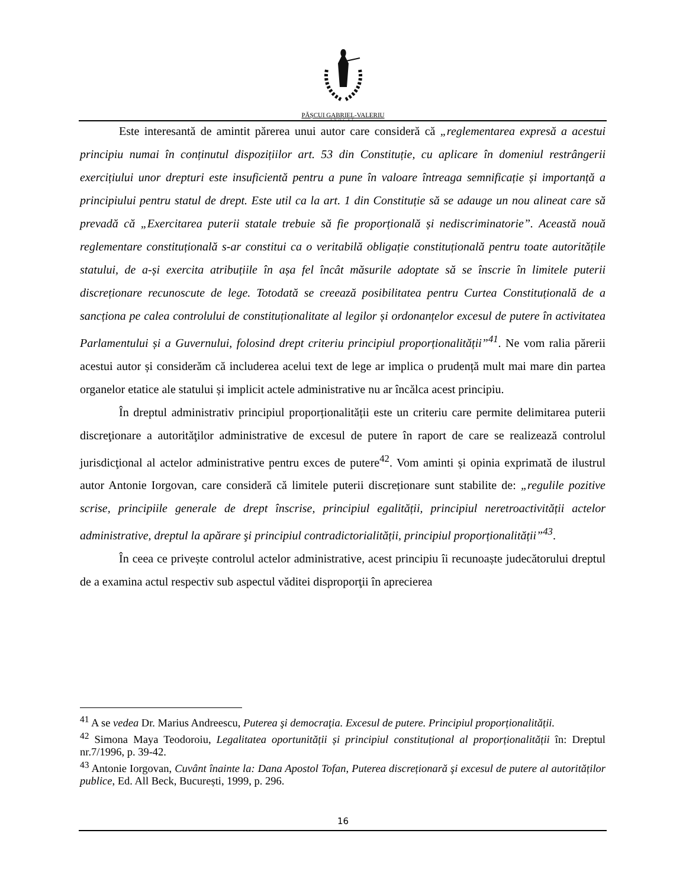PĂȘCUI GABRIEL-VALERIU
AVOCAT
Este interesantă de amintit părerea unui autor care consideră că „reglementarea expresă a acestui principiu numai în conținutul dispozițiilor art. 53 din Constituție, cu aplicare în domeniul restrângerii exercițiului unor drepturi este insuficientă pentru a pune în valoare întreaga semnificație și importanță a principiului pentru statul de drept. Este util ca la art. 1 din Constituție să se adauge un nou alineat care să prevadă că „Exercitarea puterii statale trebuie să fie proporțională și nediscriminatorie”. Această nouă reglementare constituțională s-ar constitui ca o veritabilă obligație constituțională pentru toate autoritățile statului, de a-și exercita atribuțiile în așa fel încât măsurile adoptate să se înscrie în limitele puterii discreționare recunoscute de lege. Totodată se creează posibilitatea pentru Curtea Constituțională de a sancționa pe calea controlului de constituționalitate al legilor și ordonanțelor excesul de putere în activitatea Parlamentului și a Guvernului, folosind drept criteriu principiul proporționalității”<sup>41</sup>. Ne vom ralia părerii acestui autor și considerăm că includerea acelui text de lege ar implica o prudență mult mai mare din partea organelor etatice ale statului și implicit actele administrative nu ar încălca acest principiu.
În dreptul administrativ principiul proporționalității este un criteriu care permite delimitarea puterii discreţionare a autorităţilor administrative de excesul de putere în raport de care se realizează controlul jurisdicţional al actelor administrative pentru exces de putere<sup>42</sup>. Vom aminti și opinia exprimată de ilustrul autor Antonie Iorgovan, care consideră că limitele puterii discreționare sunt stabilite de: „regulile pozitive scrise, principiile generale de drept înscrise, principiul egalității, principiul neretroactivității actelor administrative, dreptul la apărare şi principiul contradictorialității, principiul proporționalității”<sup>43</sup>.
În ceea ce privește controlul actelor administrative, acest principiu îi recunoaște judecătorului dreptul de a examina actul respectiv sub aspectul văditei disproporţii în aprecierea
<sup>41</sup> A se vedea Dr. Marius Andreescu, Puterea şi democraţia. Excesul de putere. Principiul proporționalității.
<sup>42</sup> Simona Maya Teodoroiu, Legalitatea oportunității și principiul constituțional al proporționalității în: Dreptul nr.7/1996, p. 39-42.
<sup>43</sup> Antonie Iorgovan, Cuvânt înainte la: Dana Apostol Tofan, Puterea discreționară şi excesul de putere al autorităților publice, Ed. All Beck, București, 1999, p. 296.
16